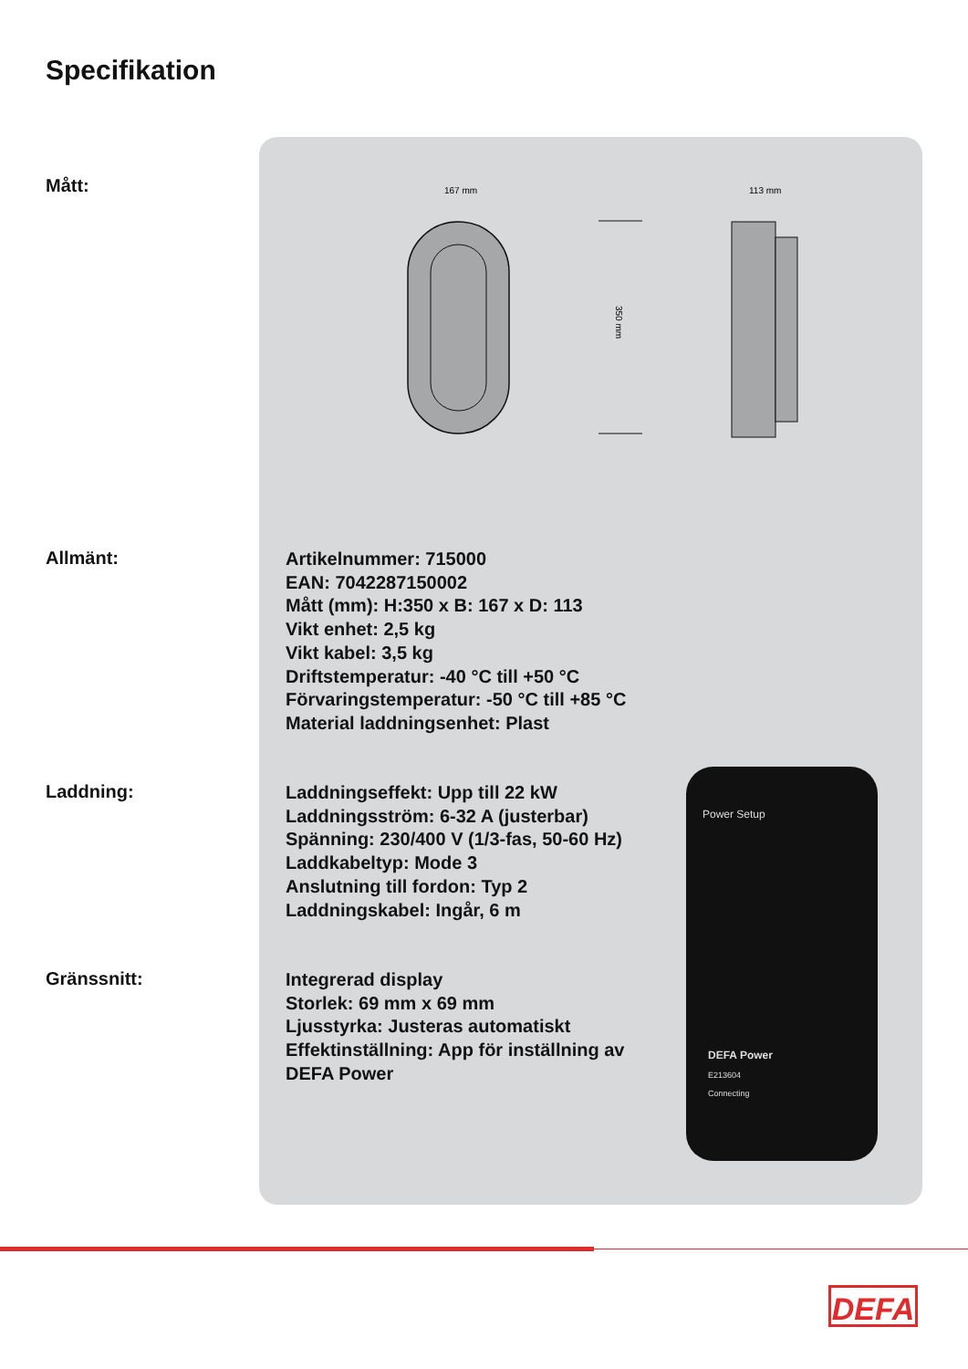Specifikation
167 mm
113 mm
350 mm
Mått:
Allmänt:
Artikelnummer: 715000
EAN: 7042287150002
Mått (mm): H:350 x B: 167 x D: 113
Vikt enhet: 2,5 kg
Vikt kabel: 3,5 kg
Driftstemperatur: -40 °C till +50 °C
Förvaringstemperatur: -50 °C till +85 °C
Material laddningsenhet: Plast
Laddning:
Laddningseffekt: Upp till 22 kW
Laddningsström: 6-32 A (justerbar)
Spänning: 230/400 V (1/3-fas, 50-60 Hz)
Laddkabeltyp: Mode 3
Anslutning till fordon: Typ 2
Laddningskabel: Ingår, 6 m
Gränssnitt:
Integrerad display
Storlek: 69 mm x 69 mm
Ljusstyrka: Justeras automatiskt
Effektinställning: App för inställning av
DEFA Power
Power Setup
DEFA Power
E213604
Connecting
DEFA